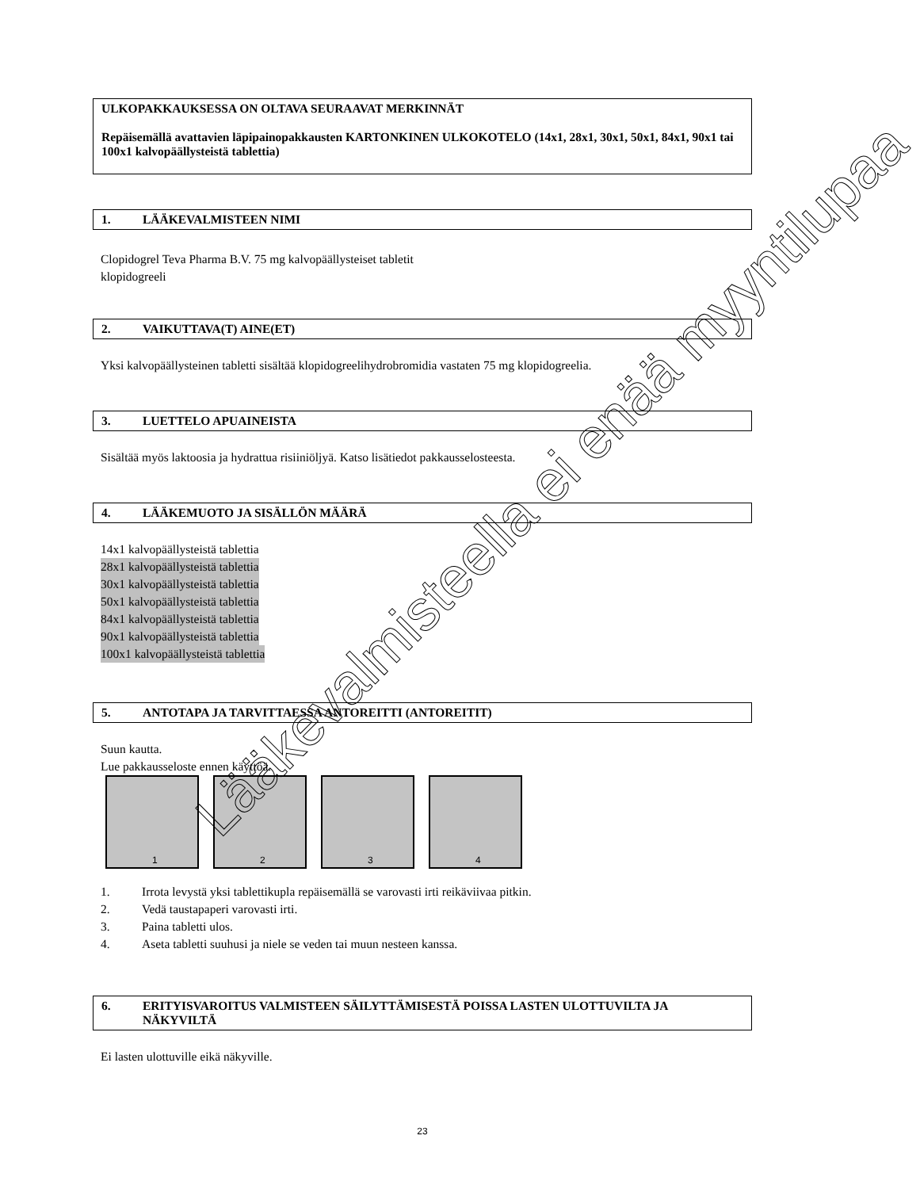ULKOPAKKAUKSESSA ON OLTAVA SEURAAVAT MERKINNÄT
Repäisemällä avattavien läpipainopakkausten KARTONKINEN ULKOKOTELO (14x1, 28x1, 30x1, 50x1, 84x1, 90x1 tai 100x1 kalvopäällysteistä tablettia)
1. LÄÄKEVALMISTEEN NIMI
Clopidogrel Teva Pharma B.V. 75 mg kalvopäällysteiset tabletit
klopidogreeli
2. VAIKUTTAVA(T) AINE(ET)
Yksi kalvopäällysteinen tabletti sisältää klopidogreelihydrobromidia vastaten 75 mg klopidogreelia.
3. LUETTELO APUAINEISTA
Sisältää myös laktoosia ja hydrattua risiiniöljyä. Katso lisätiedot pakkausselosteesta.
4. LÄÄKEMUOTO JA SISÄLLÖN MÄÄRÄ
14x1 kalvopäällysteistä tablettia
28x1 kalvopäällysteistä tablettia
30x1 kalvopäällysteistä tablettia
50x1 kalvopäällysteistä tablettia
84x1 kalvopäällysteistä tablettia
90x1 kalvopäällysteistä tablettia
100x1 kalvopäällysteistä tablettia
5. ANTOTAPA JA TARVITTAESSA ANTOREITTI (ANTOREITIT)
Suun kautta.
Lue pakkausseloste ennen käyttöä.
1
2
3
4
1. Irrota levystä yksi tablettikupla repäisemällä se varovasti irti reikäviivaa pitkin.
2. Vedä taustapaperi varovasti irti.
3. Paina tabletti ulos.
4. Aseta tabletti suuhusi ja niele se veden tai muun nesteen kanssa.
6. ERITYISVAROITUS VALMISTEEN SÄILYTTÄMISESTÄ POISSA LASTEN ULOTTUVILTA JA NÄKYVILTÄ
Ei lasten ulottuville eikä näkyville.
23
Lääkevalmisteella ei enää myyntilupaa